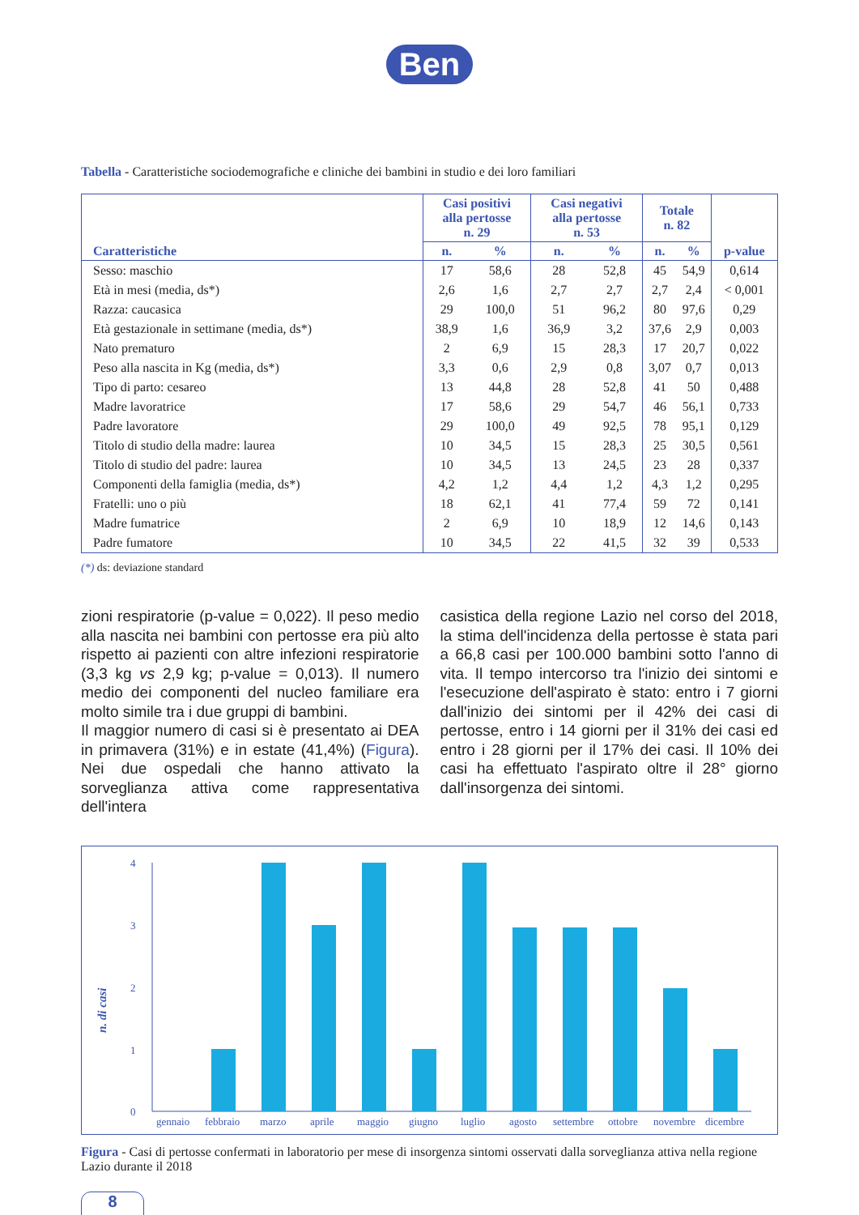Ben
Tabella - Caratteristiche sociodemografiche e cliniche dei bambini in studio e dei loro familiari
| Caratteristiche | Casi positivi alla pertosse n. 29 | | Casi negativi alla pertosse n. 53 | | Totale n. 82 | | p-value |
| --- | --- | --- | --- | --- | --- | --- | --- |
| | n. | % | n. | % | n. | % | |
| Sesso: maschio | 17 | 58,6 | 28 | 52,8 | 45 | 54,9 | 0,614 |
| Età in mesi (media, ds*) | 2,6 | 1,6 | 2,7 | 2,7 | 2,7 | 2,4 | < 0,001 |
| Razza: caucasica | 29 | 100,0 | 51 | 96,2 | 80 | 97,6 | 0,29 |
| Età gestazionale in settimane (media, ds*) | 38,9 | 1,6 | 36,9 | 3,2 | 37,6 | 2,9 | 0,003 |
| Nato prematuro | 2 | 6,9 | 15 | 28,3 | 17 | 20,7 | 0,022 |
| Peso alla nascita in Kg (media, ds*) | 3,3 | 0,6 | 2,9 | 0,8 | 3,07 | 0,7 | 0,013 |
| Tipo di parto: cesareo | 13 | 44,8 | 28 | 52,8 | 41 | 50 | 0,488 |
| Madre lavoratrice | 17 | 58,6 | 29 | 54,7 | 46 | 56,1 | 0,733 |
| Padre lavoratore | 29 | 100,0 | 49 | 92,5 | 78 | 95,1 | 0,129 |
| Titolo di studio della madre: laurea | 10 | 34,5 | 15 | 28,3 | 25 | 30,5 | 0,561 |
| Titolo di studio del padre: laurea | 10 | 34,5 | 13 | 24,5 | 23 | 28 | 0,337 |
| Componenti della famiglia (media, ds*) | 4,2 | 1,2 | 4,4 | 1,2 | 4,3 | 1,2 | 0,295 |
| Fratelli: uno o più | 18 | 62,1 | 41 | 77,4 | 59 | 72 | 0,141 |
| Madre fumatrice | 2 | 6,9 | 10 | 18,9 | 12 | 14,6 | 0,143 |
| Padre fumatore | 10 | 34,5 | 22 | 41,5 | 32 | 39 | 0,533 |
(*) ds: deviazione standard
zioni respiratorie (p-value = 0,022). Il peso medio alla nascita nei bambini con pertosse era più alto rispetto ai pazienti con altre infezioni respiratorie (3,3 kg vs 2,9 kg; p-value = 0,013). Il numero medio dei componenti del nucleo familiare era molto simile tra i due gruppi di bambini.
Il maggior numero di casi si è presentato ai DEA in primavera (31%) e in estate (41,4%) (Figura). Nei due ospedali che hanno attivato la sorveglianza attiva come rappresentativa dell'intera
casistica della regione Lazio nel corso del 2018, la stima dell'incidenza della pertosse è stata pari a 66,8 casi per 100.000 bambini sotto l'anno di vita. Il tempo intercorso tra l'inizio dei sintomi e l'esecuzione dell'aspirato è stato: entro i 7 giorni dall'inizio dei sintomi per il 42% dei casi di pertosse, entro i 14 giorni per il 31% dei casi ed entro i 28 giorni per il 17% dei casi. Il 10% dei casi ha effettuato l'aspirato oltre il 28° giorno dall'insorgenza dei sintomi.
n. di casi
4
3
2
1
0
gennaio
febbraio
marzo
aprile
maggio
giugno
luglio
agosto
settembre
ottobre
novembre
dicembre
Figura - Casi di pertosse confermati in laboratorio per mese di insorgenza sintomi osservati dalla sorveglianza attiva nella regione Lazio durante il 2018
8